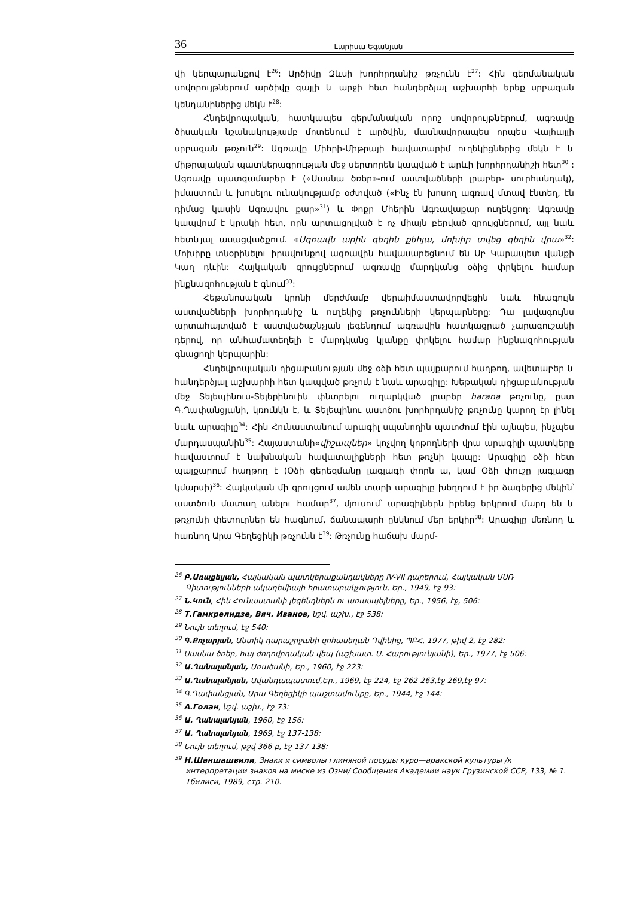36 Լարիսա Եգանյան
վի կերպարանքով է<sup>26</sup>: Արծիվը Զևսի խորհրդանիշ թռչունն է<sup>27</sup>: Հին գերմանական սովորույթներում արծիվը գայլի և արջի հետ հանդերձյալ աշխարհի երեք սրբազան կենդանիներից մեկն է<sup>28</sup>:
Հնդեվրոպական, հատկապես գերմանական որոշ սովորույթներում, ագռավը ծիսական նշանակությամբ մոտենում է արծվին, մասնավորապես որպես Վալհալլի սրբազան թռչուն<sup>29</sup>: Ագռավը Միհրի-Միթրայի հավատարիմ ուղեկիցներից մեկն է և միթրայական պատկերագրության մեջ սերտորեն կապված է արևի խորհրդանիշի հետ<sup>30</sup> : Ագռավը պատգամաբեր է («Սասնա ծռեր»-ում աստվածների լրաբեր- սուրհանդակ), իմաստուն և խոսելու ունակությամբ օժտված («Ինչ էն խոսող ագռավ մտավ էնտեղ, էն դիմաց կասին Ագռավու քար»<sup>31</sup>) և Փոքր Մհերին Ագռավաքար ուղեկցող: Ագռավը կապվում է կրակի հետ, որն արտացոլված է ոչ միայն բերված զրույցներում, այլ նաև հետևյալ ասացվածքում. «Ագռավն արին գեղին քեհյա, մոխիր տվեց գեղին վրա»<sup>32</sup>: Մոխիրը տնօրինելու իրավունքով ագռավին հավասարեցնում են Սբ Կարապետ վանքի Կաղ դևին: Հայկական զրույցներում ագռավը մարդկանց օձից փրկելու համար ինքնազոհության է գնում<sup>33</sup>:
Հեթանոսական կրոնի մերժմամբ վերաիմաստավորվեցին նաև հնագույն աստվածների խորհրդանիշ և ուղեկից թռչունների կերպարները: Դա լավագույնս արտահայտված է աստվածաշնչյան լեգենդում ագռավին հատկացրած չարագուշակի դերով, որ անհամատեղելի է մարդկանց կյանքը փրկելու համար ինքնազոհության գնացողի կերպարին:
Հնդեվրոպական դիցաբանության մեջ օձի հետ պայքարում հաղթող, ավետաբեր և հանդերձյալ աշխարհի հետ կապված թռչուն է նաև արագիլը: Խեթական դիցաբանության մեջ Տելեպինուս-Տելերինուին փնտրելու ուղարկված լրաբեր harana թռչունը, ըստ Գ.Ղափանցյանի, կռունկն է, և Տելեպինու աստծու խորհրդանիշ թռչունը կարող էր լինել նաև արագիլը<sup>34</sup>: Հին Հունաստանում արագիլ սպանողին պատժում էին այնպես, ինչպես մարդասպանին<sup>35</sup>: Հայաստանի«վիշապներ» կոչվող կոթողների վրա արագիլի պատկերը հավաստում է նախնական հավատալիքների հետ թռչնի կապը: Արագիլը օձի հետ պայքարում հաղթող է (Օձի գերեզմանը լագլագի փորն ա, կամ Օձի փուշը լագլագը կմարսի)<sup>36</sup>: Հայկական մի զրույցում ամեն տարի արագիլը խեղդում է իր ձագերից մեկին՝ աստծուն մատաղ անելու համար<sup>37</sup>, մյուսում՝ արագիլներն իրենց երկրում մարդ են և թռչունի փետուրներ են հագնում, ճանապարհ ընկնում մեր երկիր<sup>38</sup>: Արագիլը մեռնող և հառնող Արա Գեղեցիկի թռչունն է<sup>39</sup>: Թռչունը հաճախ մարմ-
<sup>26</sup> Բ.Առաքելյան, Հայկական պատկերաքանդակները IV-VII դարերում, Հայկական ՍՍՌ Գիտությունների ակադեմիայի հրատարակչություն, Եր., 1949, էջ 93:
<sup>27</sup> Ն.Կուն, Հին Հունաստանի լեգենդներն ու առասպելները, Եր., 1956, էջ, 506:
<sup>28</sup> Т.Гамкрелидзе, Вяч. Иванов, նշվ. աշխ., էջ 538:
<sup>29</sup> Նույն տեղում, էջ 540:
<sup>30</sup> Գ.Քոչարյան, Անտիկ դարաշրջանի զոհասեղան Դվինից, ՊԲՀ, 1977, թիվ 2, էջ 282:
<sup>31</sup> Սասնա ծռեր, հայ ժողովրդական վեպ (աշխատ. Ս. Հարությունյանի), Եր., 1977, էջ 506:
<sup>32</sup> Ա.Ղանալանյան, Առածանի, Եր., 1960, էջ 223:
<sup>33</sup> Ա.Ղանալանյան, Ավանդապատում,Եր., 1969, էջ 224, էջ 262-263,էջ 269,էջ 97:
<sup>34</sup> Գ.Ղափանցյան, Արա Գեղեցիկի պաշտամունքը, Եր., 1944, էջ 144:
<sup>35</sup> А.Голан, նշվ. աշխ., էջ 73:
<sup>36</sup> Ա. Ղանալանյան, 1960, էջ 156:
<sup>37</sup> Ա. Ղանալանյան, 1969, էջ 137-138:
<sup>38</sup> Նույն տեղում, թջվ 366 բ, էջ 137-138:
<sup>39</sup> Н.Шаншашвили, Знаки и символы глиняной посуды куро—аракской культуры /к интерпретации знаков на миске из Озни/ Сообщения Академии наук Грузинской ССР, 133, № 1. Тбилиси, 1989, стр. 210.